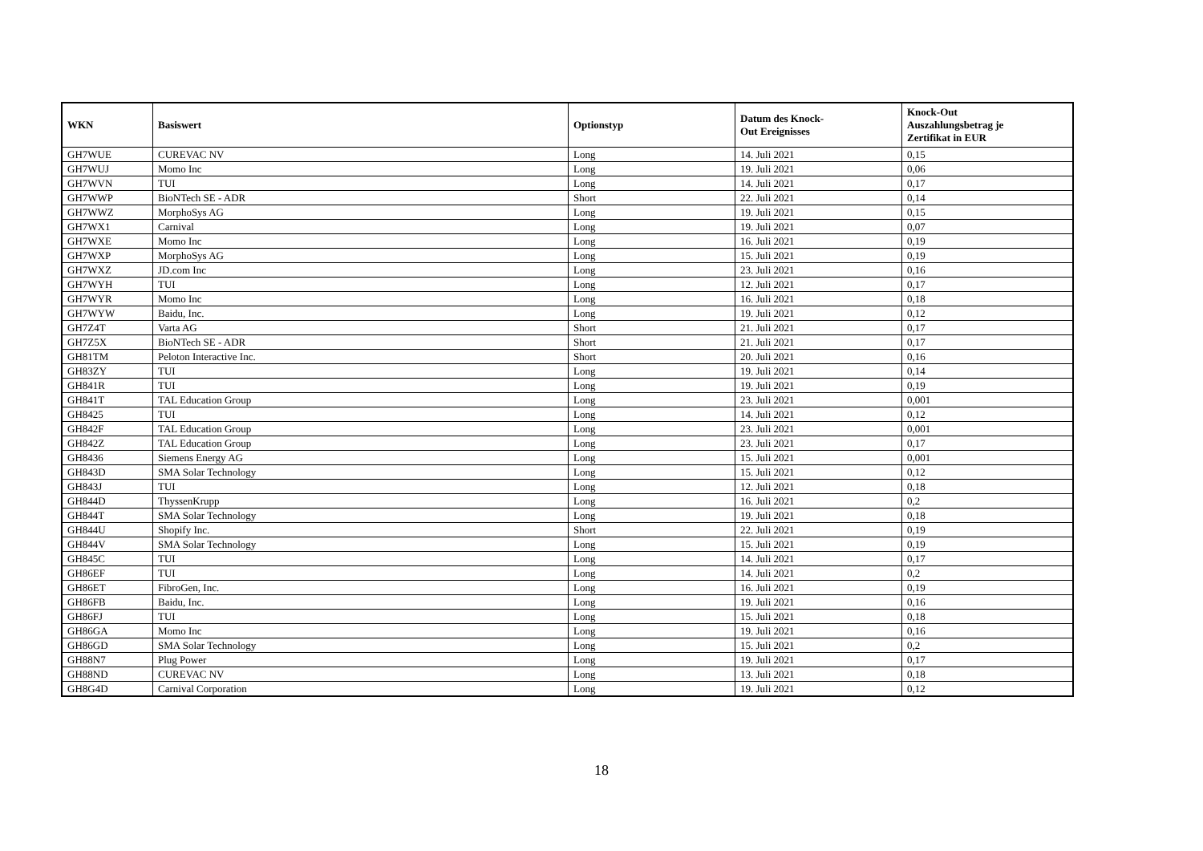| WKN | Basiswert | Optionstyp | Datum des Knock- Out Ereignisses | Knock-Out Auszahlungsbetrag je Zertifikat in EUR |
| --- | --- | --- | --- | --- |
| GH7WUE | CUREVAC NV | Long | 14. Juli 2021 | 0,15 |
| GH7WUJ | Momo Inc | Long | 19. Juli 2021 | 0,06 |
| GH7WVN | TUI | Long | 14. Juli 2021 | 0,17 |
| GH7WWP | BioNTech SE - ADR | Short | 22. Juli 2021 | 0,14 |
| GH7WWZ | MorphoSys AG | Long | 19. Juli 2021 | 0,15 |
| GH7WX1 | Carnival | Long | 19. Juli 2021 | 0,07 |
| GH7WXE | Momo Inc | Long | 16. Juli 2021 | 0,19 |
| GH7WXP | MorphoSys AG | Long | 15. Juli 2021 | 0,19 |
| GH7WXZ | JD.com Inc | Long | 23. Juli 2021 | 0,16 |
| GH7WYH | TUI | Long | 12. Juli 2021 | 0,17 |
| GH7WYR | Momo Inc | Long | 16. Juli 2021 | 0,18 |
| GH7WYW | Baidu, Inc. | Long | 19. Juli 2021 | 0,12 |
| GH7Z4T | Varta AG | Short | 21. Juli 2021 | 0,17 |
| GH7Z5X | BioNTech SE - ADR | Short | 21. Juli 2021 | 0,17 |
| GH81TM | Peloton Interactive Inc. | Short | 20. Juli 2021 | 0,16 |
| GH83ZY | TUI | Long | 19. Juli 2021 | 0,14 |
| GH841R | TUI | Long | 19. Juli 2021 | 0,19 |
| GH841T | TAL Education Group | Long | 23. Juli 2021 | 0,001 |
| GH8425 | TUI | Long | 14. Juli 2021 | 0,12 |
| GH842F | TAL Education Group | Long | 23. Juli 2021 | 0,001 |
| GH842Z | TAL Education Group | Long | 23. Juli 2021 | 0,17 |
| GH8436 | Siemens Energy AG | Long | 15. Juli 2021 | 0,001 |
| GH843D | SMA Solar Technology | Long | 15. Juli 2021 | 0,12 |
| GH843J | TUI | Long | 12. Juli 2021 | 0,18 |
| GH844D | ThyssenKrupp | Long | 16. Juli 2021 | 0,2 |
| GH844T | SMA Solar Technology | Long | 19. Juli 2021 | 0,18 |
| GH844U | Shopify Inc. | Short | 22. Juli 2021 | 0,19 |
| GH844V | SMA Solar Technology | Long | 15. Juli 2021 | 0,19 |
| GH845C | TUI | Long | 14. Juli 2021 | 0,17 |
| GH86EF | TUI | Long | 14. Juli 2021 | 0,2 |
| GH86ET | FibroGen, Inc. | Long | 16. Juli 2021 | 0,19 |
| GH86FB | Baidu, Inc. | Long | 19. Juli 2021 | 0,16 |
| GH86FJ | TUI | Long | 15. Juli 2021 | 0,18 |
| GH86GA | Momo Inc | Long | 19. Juli 2021 | 0,16 |
| GH86GD | SMA Solar Technology | Long | 15. Juli 2021 | 0,2 |
| GH88N7 | Plug Power | Long | 19. Juli 2021 | 0,17 |
| GH88ND | CUREVAC NV | Long | 13. Juli 2021 | 0,18 |
| GH8G4D | Carnival Corporation | Long | 19. Juli 2021 | 0,12 |
18